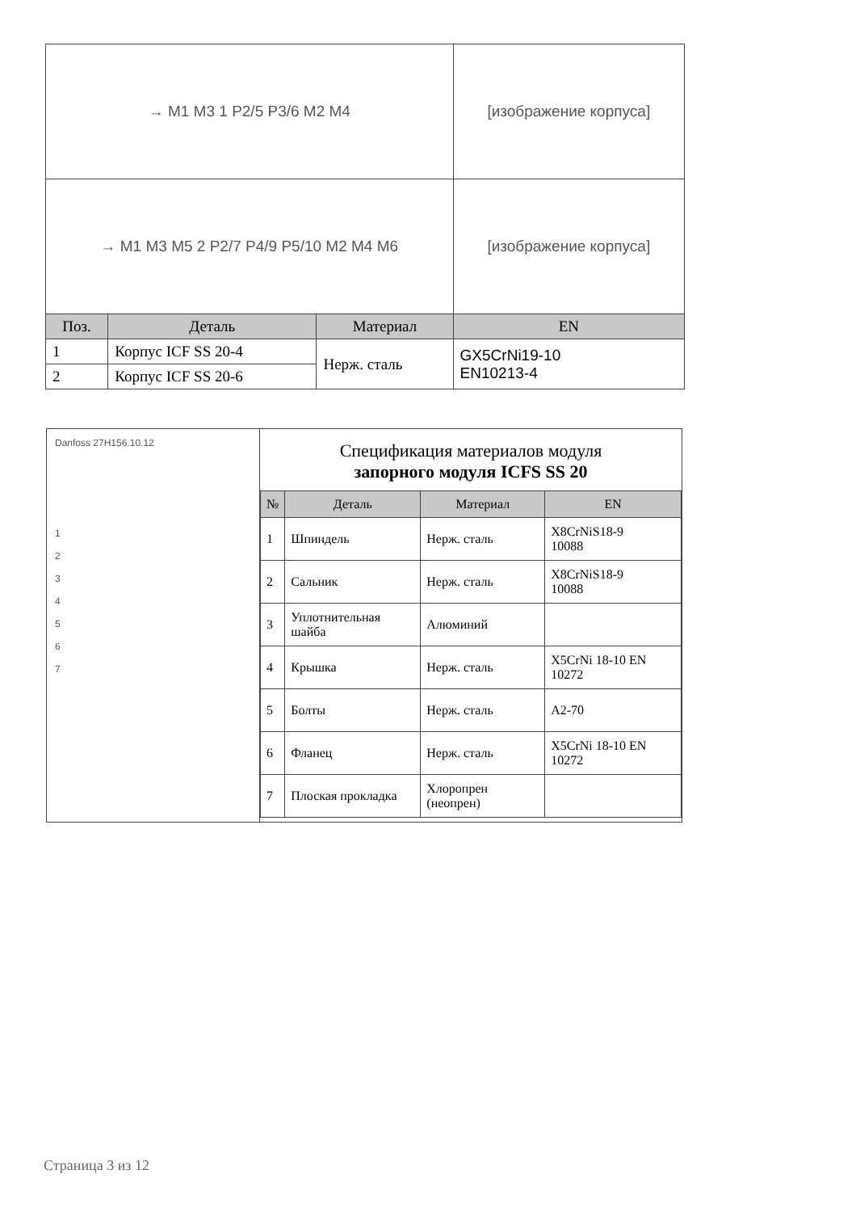| → M1 M3 1 P2/5 P3/6 M2 M4 | | | [изображение корпуса] |
| → M1 M3 M5 2 P2/7 P4/9 P5/10 M2 M4 M6 | | | [изображение корпуса] |
| Поз. | Деталь | Материал | EN |
| 1 | Корпус ICF SS 20-4 | Нерж. сталь | GX5CrNi19-10 EN10213-4 |
| 2 | Корпус ICF SS 20-6 | | |
Danfoss 27H156.10.12
1
2
3
4
5
6
7
Спецификация материалов модуля
запорного модуля ICFS SS 20
| № | Деталь | Материал | EN |
| --- | --- | --- | --- |
| 1 | Шпиндель | Нерж. сталь | X8CrNiS18-9 10088 |
| 2 | Сальник | Нерж. сталь | X8CrNiS18-9 10088 |
| 3 | Уплотнительная шайба | Алюминий | |
| 4 | Крышка | Нерж. сталь | X5CrNi 18-10 EN 10272 |
| 5 | Болты | Нерж. сталь | A2-70 |
| 6 | Фланец | Нерж. сталь | X5CrNi 18-10 EN 10272 |
| 7 | Плоская прокладка | Хлоропрен (неопрен) | |
Страница 3 из 12